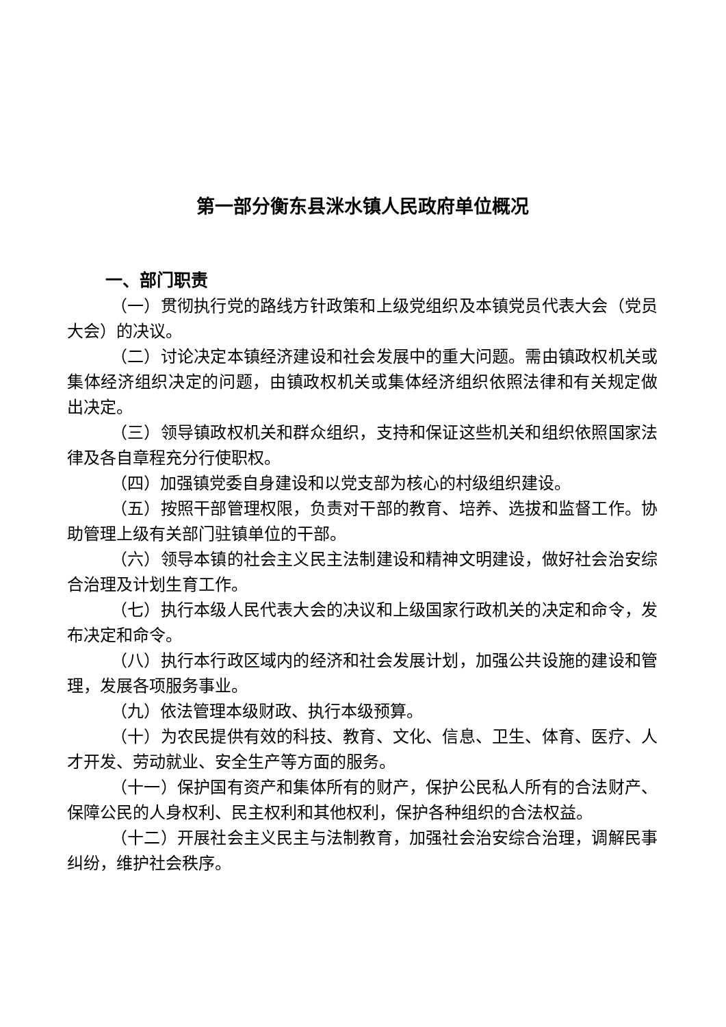第一部分衡东县洣水镇人民政府单位概况
一、部门职责
（一）贯彻执行党的路线方针政策和上级党组织及本镇党员代表大会（党员大会）的决议。
（二）讨论决定本镇经济建设和社会发展中的重大问题。需由镇政权机关或集体经济组织决定的问题，由镇政权机关或集体经济组织依照法律和有关规定做出决定。
（三）领导镇政权机关和群众组织，支持和保证这些机关和组织依照国家法律及各自章程充分行使职权。
（四）加强镇党委自身建设和以党支部为核心的村级组织建设。
（五）按照干部管理权限，负责对干部的教育、培养、选拔和监督工作。协助管理上级有关部门驻镇单位的干部。
（六）领导本镇的社会主义民主法制建设和精神文明建设，做好社会治安综合治理及计划生育工作。
（七）执行本级人民代表大会的决议和上级国家行政机关的决定和命令，发布决定和命令。
（八）执行本行政区域内的经济和社会发展计划，加强公共设施的建设和管理，发展各项服务事业。
（九）依法管理本级财政、执行本级预算。
（十）为农民提供有效的科技、教育、文化、信息、卫生、体育、医疗、人才开发、劳动就业、安全生产等方面的服务。
（十一）保护国有资产和集体所有的财产，保护公民私人所有的合法财产、保障公民的人身权利、民主权利和其他权利，保护各种组织的合法权益。
（十二）开展社会主义民主与法制教育，加强社会治安综合治理，调解民事纠纷，维护社会秩序。